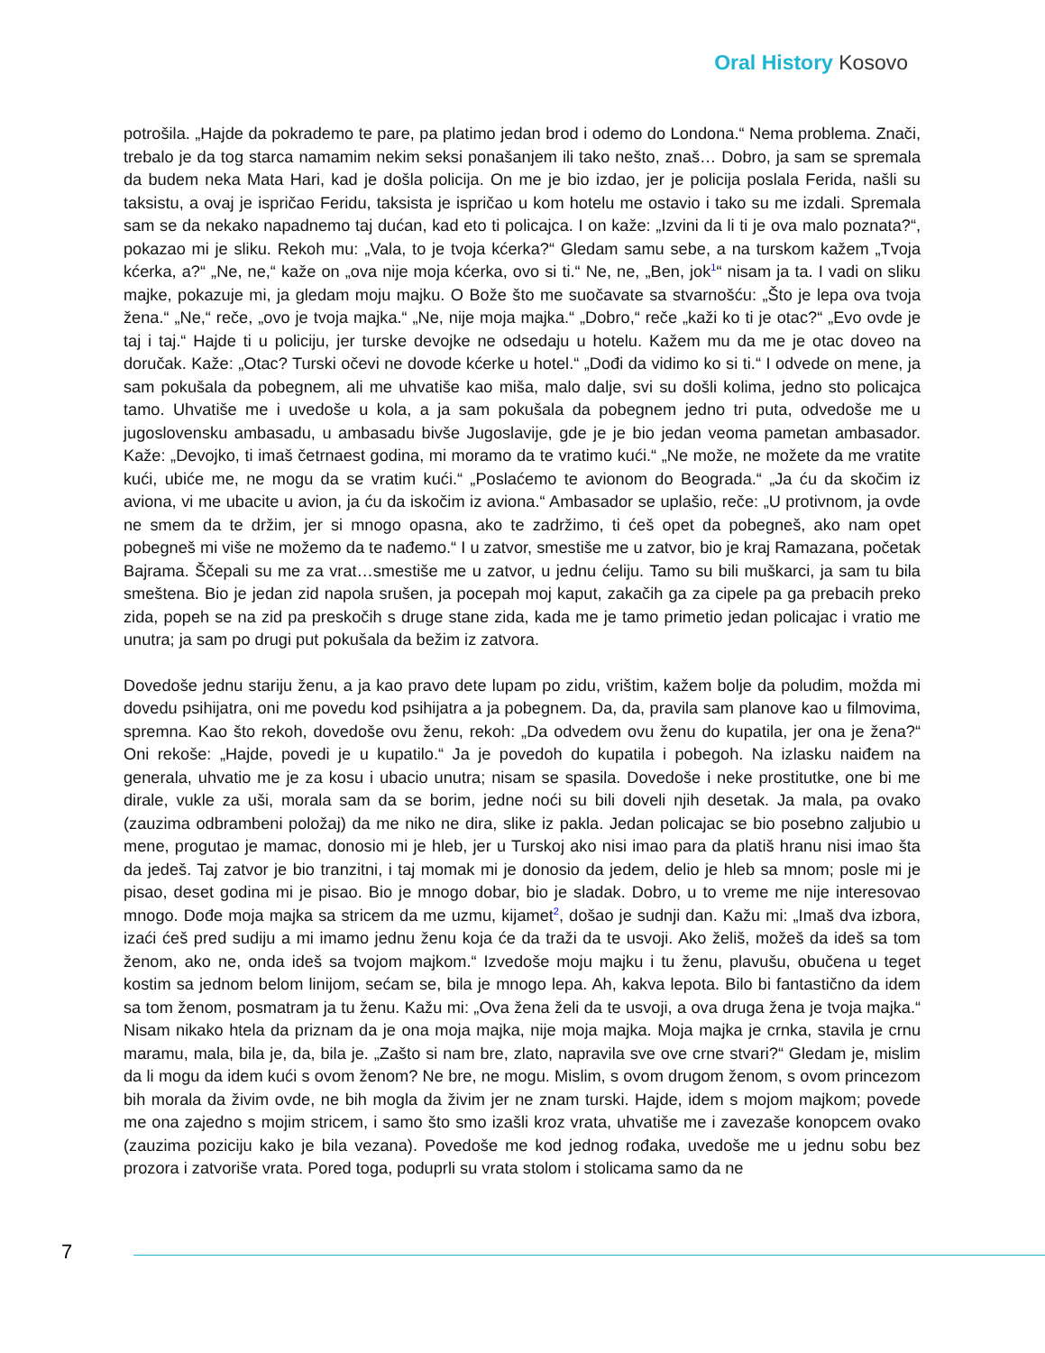Oral History Kosovo
potrošila. „Hajde da pokrademo te pare, pa platimo jedan brod i odemo do Londona.“ Nema problema. Znači, trebalo je da tog starca namamim nekim seksi ponašanjem ili tako nešto, znaš… Dobro, ja sam se spremala da budem neka Mata Hari, kad je došla policija. On me je bio izdao, jer je policija poslala Ferida, našli su taksistu, a ovaj je ispričao Feridu, taksista je ispričao u kom hotelu me ostavio i tako su me izdali. Spremala sam se da nekako napadnemo taj dućan, kad eto ti policajca. I on kaže: „Izvini da li ti je ova malo poznata?“, pokazao mi je sliku. Rekoh mu: „Vala, to je tvoja kćerka?“ Gledam samu sebe, a na turskom kažem „Tvoja kćerka, a?“ „Ne, ne,“ kaže on „ova nije moja kćerka, ovo si ti.“ Ne, ne, „Ben, jok<sup>1</sup>“ nisam ja ta. I vadi on sliku majke, pokazuje mi, ja gledam moju majku. O Bože što me suočavate sa stvarnošću: „Što je lepa ova tvoja žena.“ „Ne,“ reče, „ovo je tvoja majka.“ „Ne, nije moja majka.“ „Dobro,“ reče „kaži ko ti je otac?“ „Evo ovde je taj i taj.“ Hajde ti u policiju, jer turske devojke ne odsedaju u hotelu. Kažem mu da me je otac doveo na doručak. Kaže: „Otac? Turski očevi ne dovode kćerke u hotel.“ „Dođi da vidimo ko si ti.“ I odvede on mene, ja sam pokušala da pobegnem, ali me uhvatiše kao miša, malo dalje, svi su došli kolima, jedno sto policajca tamo. Uhvatiše me i uvedoše u kola, a ja sam pokušala da pobegnem jedno tri puta, odvedoše me u jugoslovensku ambasadu, u ambasadu bivše Jugoslavije, gde je je bio jedan veoma pametan ambasador. Kaže: „Devojko, ti imaš četrnaest godina, mi moramo da te vratimo kući.“ „Ne može, ne možete da me vratite kući, ubiće me, ne mogu da se vratim kući.“ „Poslaćemo te avionom do Beograda.“ „Ja ću da skočim iz aviona, vi me ubacite u avion, ja ću da iskočim iz aviona.“ Ambasador se uplašio, reče: „U protivnom, ja ovde ne smem da te držim, jer si mnogo opasna, ako te zadržimo, ti ćeš opet da pobegneš, ako nam opet pobegneš mi više ne možemo da te nađemo.“ I u zatvor, smestiše me u zatvor, bio je kraj Ramazana, početak Bajrama. Ščepali su me za vrat…smestiše me u zatvor, u jednu ćeliju. Tamo su bili muškarci, ja sam tu bila smeštena. Bio je jedan zid napola srušen, ja pocepah moj kaput, zakačih ga za cipele pa ga prebacih preko zida, popeh se na zid pa preskočih s druge stane zida, kada me je tamo primetio jedan policajac i vratio me unutra; ja sam po drugi put pokušala da bežim iz zatvora.
Dovedoše jednu stariju ženu, a ja kao pravo dete lupam po zidu, vrištim, kažem bolje da poludim, možda mi dovedu psihijatra, oni me povedu kod psihijatra a ja pobegnem. Da, da, pravila sam planove kao u filmovima, spremna. Kao što rekoh, dovedoše ovu ženu, rekoh: „Da odvedem ovu ženu do kupatila, jer ona je žena?“ Oni rekoše: „Hajde, povedi je u kupatilo.“ Ja je povedoh do kupatila i pobegoh. Na izlasku naiđem na generala, uhvatio me je za kosu i ubacio unutra; nisam se spasila. Dovedoše i neke prostitutke, one bi me dirale, vukle za uši, morala sam da se borim, jedne noći su bili doveli njih desetak. Ja mala, pa ovako (zauzima odbrambeni položaj) da me niko ne dira, slike iz pakla. Jedan policajac se bio posebno zaljubio u mene, progutao je mamac, donosio mi je hleb, jer u Turskoj ako nisi imao para da platiš hranu nisi imao šta da jedeš. Taj zatvor je bio tranzitni, i taj momak mi je donosio da jedem, delio je hleb sa mnom; posle mi je pisao, deset godina mi je pisao. Bio je mnogo dobar, bio je sladak. Dobro, u to vreme me nije interesovao mnogo. Dođe moja majka sa stricem da me uzmu, kijamet<sup>2</sup>, došao je sudnji dan. Kažu mi: „Imaš dva izbora, izaći ćeš pred sudiju a mi imamo jednu ženu koja će da traži da te usvoji. Ako želiš, možeš da ideš sa tom ženom, ako ne, onda ideš sa tvojom majkom.“ Izvedoše moju majku i tu ženu, plavušu, obučena u teget kostim sa jednom belom linijom, sećam se, bila je mnogo lepa. Ah, kakva lepota. Bilo bi fantastično da idem sa tom ženom, posmatram ja tu ženu. Kažu mi: „Ova žena želi da te usvoji, a ova druga žena je tvoja majka.“ Nisam nikako htela da priznam da je ona moja majka, nije moja majka. Moja majka je crnka, stavila je crnu maramu, mala, bila je, da, bila je. „Zašto si nam bre, zlato, napravila sve ove crne stvari?“ Gledam je, mislim da li mogu da idem kući s ovom ženom? Ne bre, ne mogu. Mislim, s ovom drugom ženom, s ovom princezom bih morala da živim ovde, ne bih mogla da živim jer ne znam turski. Hajde, idem s mojom majkom; povede me ona zajedno s mojim stricem, i samo što smo izašli kroz vrata, uhvatiše me i zavezaše konopcem ovako (zauzima poziciju kako je bila vezana). Povedoše me kod jednog rođaka, uvedoše me u jednu sobu bez prozora i zatvoriše vrata. Pored toga, poduprli su vrata stolom i stolicama samo da ne
7